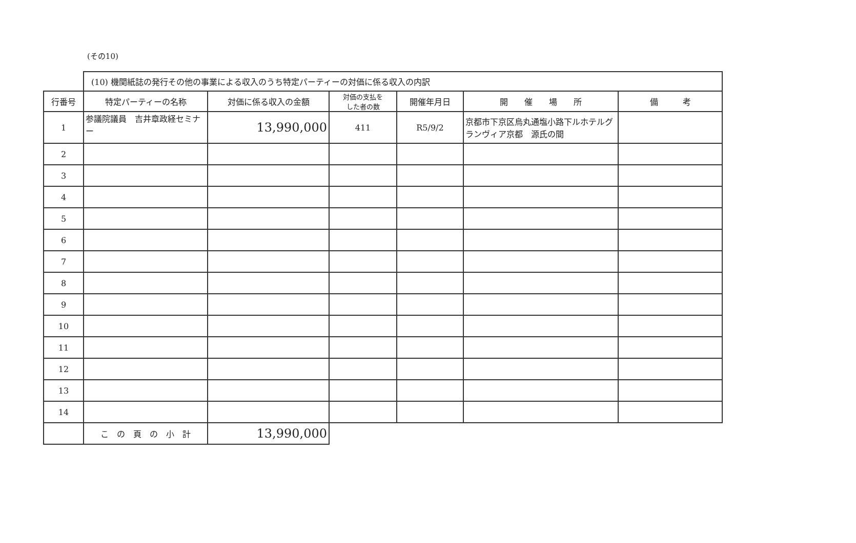(その10)
| | (10) 機関紙誌の発行その他の事業による収入のうち特定パーティーの対価に係る収入の内訳 | | | | | |
| 行番号 | 特定パーティーの名称 | 対価に係る収入の金額 | 対価の支払を した者の数 | 開催年月日 | 開 催 場 所 | 備 考 |
| 1 | 参議院議員 吉井章政経セミナー | 13,990,000 | 411 | R5/9/2 | 京都市下京区烏丸通塩小路下ルホテルグランヴィア京都 源氏の間 | |
| 2 | | | | | | |
| 3 | | | | | | |
| 4 | | | | | | |
| 5 | | | | | | |
| 6 | | | | | | |
| 7 | | | | | | |
| 8 | | | | | | |
| 9 | | | | | | |
| 10 | | | | | | |
| 11 | | | | | | |
| 12 | | | | | | |
| 13 | | | | | | |
| 14 | | | | | | |
| | こ の 頁 の 小 計 | 13,990,000 | | | | |